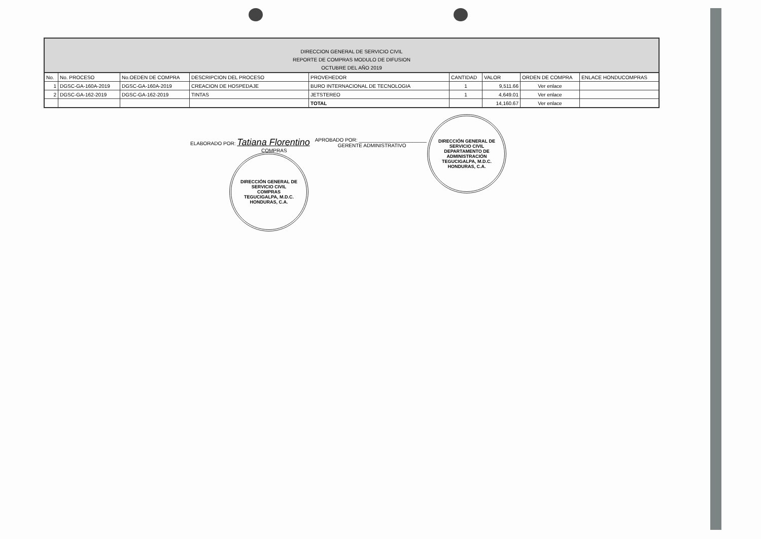DIRECCION GENERAL DE SERVICIO CIVIL
REPORTE DE COMPRAS MODULO DE DIFUSION
OCTUBRE DEL AÑO 2019
| No. | No. PROCESO | No.OEDEN DE COMPRA | DESCRIPCION DEL PROCESO | PROVEHEDOR | CANTIDAD | VALOR | ORDEN DE COMPRA | ENLACE HONDUCOMPRAS |
| --- | --- | --- | --- | --- | --- | --- | --- | --- |
| 1 | DGSC-GA-160A-2019 | DGSC-GA-160A-2019 | CREACION DE HOSPEDAJE | BURO INTERNACIONAL DE TECNOLOGIA | 1 | 9,511.66 | Ver enlace | |
| 2 | DGSC-GA-162-2019 | DGSC-GA-162-2019 | TINTAS | JETSTEREO | 1 | 4,649.01 | Ver enlace | |
| | | | | TOTAL | | 14,160.67 | Ver enlace | |
ELABORADO POR: Tatiana Florentino
COMPRAS
APROBADO POR: ________________________
GERENTE ADMINISTRATIVO
DIRECCIÓN GENERAL DE SERVICIO CIVIL
COMPRAS
TEGUCIGALPA, M.D.C. HONDURAS, C.A.
DIRECCIÓN GENERAL DE SERVICIO CIVIL
DEPARTAMENTO DE ADMINISTRACIÓN
TEGUCIGALPA, M.D.C. HONDURAS, C.A.